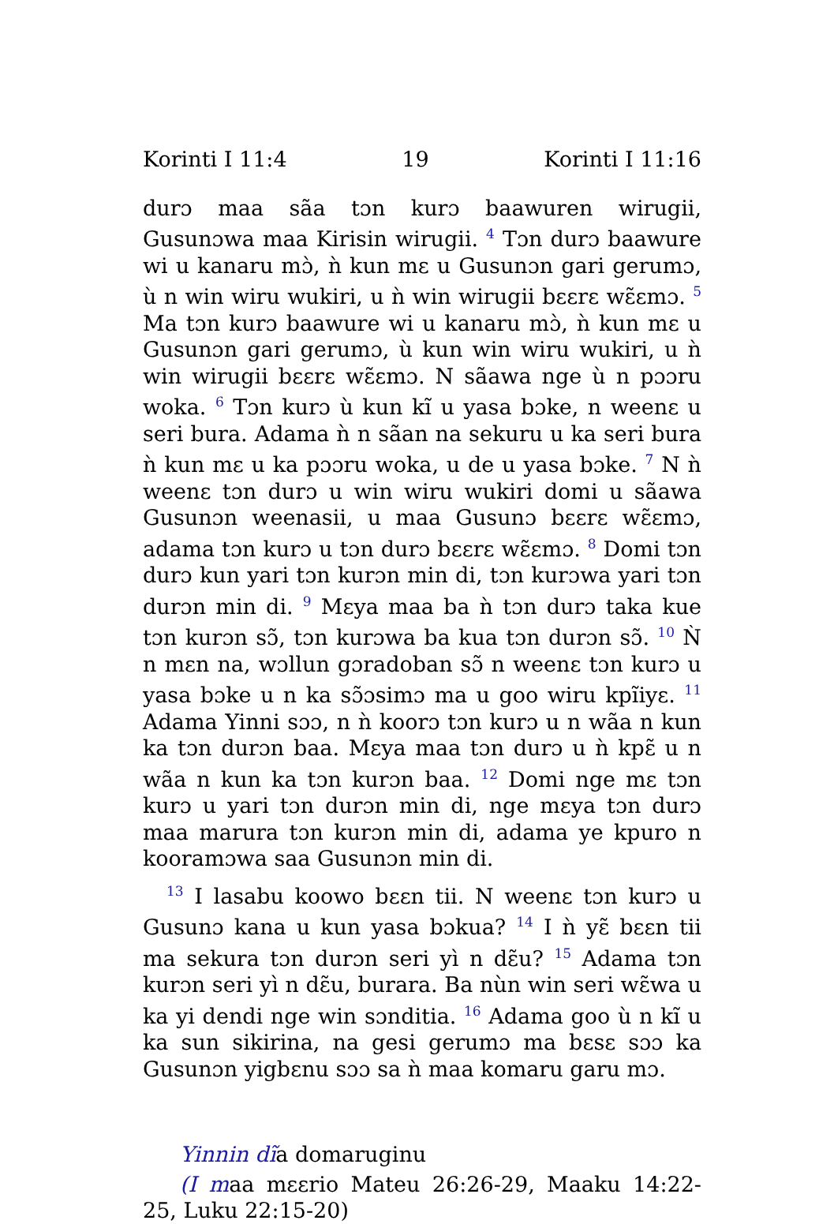Korinti I 11:4 19 Korinti I 11:16
durɔ maa sãa tɔn kurɔ baawuren wirugii, Gusunɔwa maa Kirisin wirugii. <sup>4</sup> Tɔn durɔ baawure wi u kanaru mɔ̀, ǹ kun mɛ u Gusunɔn gari gerumɔ, ù n win wiru wukiri, u ǹ win wirugii bɛɛrɛ wɛ̃ɛmɔ. <sup>5</sup> Ma tɔn kurɔ baawure wi u kanaru mɔ̀, ǹ kun mɛ u Gusunɔn gari gerumɔ, ù kun win wiru wukiri, u ǹ win wirugii bɛɛrɛ wɛ̃ɛmɔ. N sãawa nge ù n pɔɔru woka. <sup>6</sup> Tɔn kurɔ ù kun kĩ u yasa bɔke, n weenɛ u seri bura. Adama ǹ n sãan na sekuru u ka seri bura ǹ kun mɛ u ka pɔɔru woka, u de u yasa bɔke. <sup>7</sup> N ǹ weenɛ tɔn durɔ u win wiru wukiri domi u sãawa Gusunɔn weenasii, u maa Gusunɔ bɛɛrɛ wɛ̃ɛmɔ, adama tɔn kurɔ u tɔn durɔ bɛɛrɛ wɛ̃ɛmɔ. <sup>8</sup> Domi tɔn durɔ kun yari tɔn kurɔn min di, tɔn kurɔwa yari tɔn durɔn min di. <sup>9</sup> Mɛya maa ba ǹ tɔn durɔ taka kue tɔn kurɔn sɔ̃, tɔn kurɔwa ba kua tɔn durɔn sɔ̃. <sup>10</sup> Ǹ n mɛn na, wɔllun gɔradoban sɔ̃ n weenɛ tɔn kurɔ u yasa bɔke u n ka sɔ̃ɔsimɔ ma u goo wiru kpĩiyɛ. <sup>11</sup> Adama Yinni sɔɔ, n ǹ koorɔ tɔn kurɔ u n wãa n kun ka tɔn durɔn baa. Mɛya maa tɔn durɔ u ǹ kpɛ̃ u n wãa n kun ka tɔn kurɔn baa. <sup>12</sup> Domi nge mɛ tɔn kurɔ u yari tɔn durɔn min di, nge mɛya tɔn durɔ maa marura tɔn kurɔn min di, adama ye kpuro n kooramɔwa saa Gusunɔn min di.
<sup>13</sup> I lasabu koowo bɛɛn tii. N weenɛ tɔn kurɔ u Gusunɔ kana u kun yasa bɔkua? <sup>14</sup> I ǹ yɛ̃ bɛɛn tii ma sekura tɔn durɔn seri yì n dɛ̃u? <sup>15</sup> Adama tɔn kurɔn seri yì n dɛ̃u, burara. Ba nùn win seri wɛ̃wa u ka yi dendi nge win sɔnditia. <sup>16</sup> Adama goo ù n kĩ u ka sun sikirina, na gesi gerumɔ ma bɛsɛ sɔɔ ka Gusunɔn yigbɛnu sɔɔ sa ǹ maa komaru garu mɔ.
Yinnin dĩa domaruginu
(I maa mɛɛrio Mateu 26:26-29, Maaku 14:22-25, Luku 22:15-20)